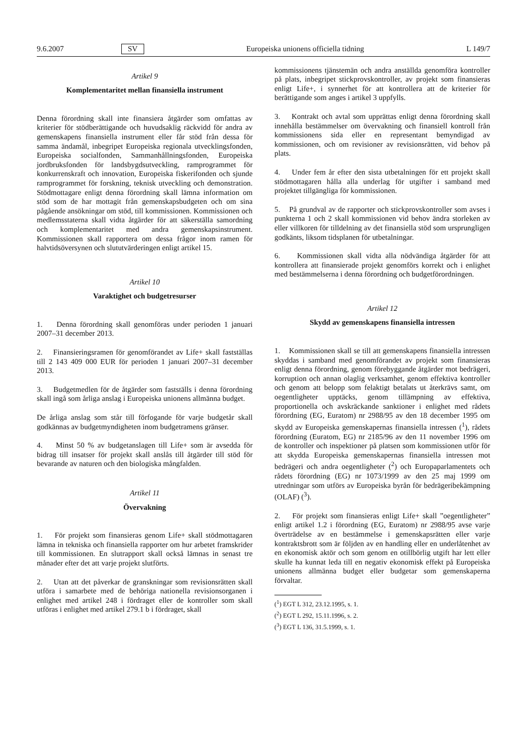9.6.2007 SV Europeiska unionens officiella tidning L 149/7
Artikel 9
Komplementaritet mellan finansiella instrument
Denna förordning skall inte finansiera åtgärder som omfattas av kriterier för stödberättigande och huvudsaklig räckvidd för andra av gemenskapens finansiella instrument eller får stöd från dessa för samma ändamål, inbegripet Europeiska regionala utvecklingsfonden, Europeiska socialfonden, Sammanhållningsfonden, Europeiska jordbruksfonden för landsbygdsutveckling, ramprogrammet för konkurrenskraft och innovation, Europeiska fiskerifonden och sjunde ramprogrammet för forskning, teknisk utveckling och demonstration. Stödmottagare enligt denna förordning skall lämna information om stöd som de har mottagit från gemenskapsbudgeten och om sina pågående ansökningar om stöd, till kommissionen. Kommissionen och medlemsstaterna skall vidta åtgärder för att säkerställa samordning och komplementaritet med andra gemenskapsinstrument. Kommissionen skall rapportera om dessa frågor inom ramen för halvtidsöversynen och slututvärderingen enligt artikel 15.
Artikel 10
Varaktighet och budgetresurser
1. Denna förordning skall genomföras under perioden 1 januari 2007–31 december 2013.
2. Finansieringsramen för genomförandet av Life+ skall fastställas till 2 143 409 000 EUR för perioden 1 januari 2007–31 december 2013.
3. Budgetmedlen för de åtgärder som fastställs i denna förordning skall ingå som årliga anslag i Europeiska unionens allmänna budget.
De årliga anslag som står till förfogande för varje budgetår skall godkännas av budgetmyndigheten inom budgetramens gränser.
4. Minst 50 % av budgetanslagen till Life+ som är avsedda för bidrag till insatser för projekt skall anslås till åtgärder till stöd för bevarande av naturen och den biologiska mångfalden.
Artikel 11
Övervakning
1. För projekt som finansieras genom Life+ skall stödmottagaren lämna in tekniska och finansiella rapporter om hur arbetet framskrider till kommissionen. En slutrapport skall också lämnas in senast tre månader efter det att varje projekt slutförts.
2. Utan att det påverkar de granskningar som revisionsrätten skall utföra i samarbete med de behöriga nationella revisionsorganen i enlighet med artikel 248 i fördraget eller de kontroller som skall utföras i enlighet med artikel 279.1 b i fördraget, skall
kommissionens tjänstemän och andra anställda genomföra kontroller på plats, inbegripet stickprovskontroller, av projekt som finansieras enligt Life+, i synnerhet för att kontrollera att de kriterier för berättigande som anges i artikel 3 uppfylls.
3. Kontrakt och avtal som upprättas enligt denna förordning skall innehålla bestämmelser om övervakning och finansiell kontroll från kommissionens sida eller en representant bemyndigad av kommissionen, och om revisioner av revisionsrätten, vid behov på plats.
4. Under fem år efter den sista utbetalningen för ett projekt skall stödmottagaren hålla alla underlag för utgifter i samband med projektet tillgängliga för kommissionen.
5. På grundval av de rapporter och stickprovskontroller som avses i punkterna 1 och 2 skall kommissionen vid behov ändra storleken av eller villkoren för tilldelning av det finansiella stöd som ursprungligen godkänts, liksom tidsplanen för utbetalningar.
6. Kommissionen skall vidta alla nödvändiga åtgärder för att kontrollera att finansierade projekt genomförs korrekt och i enlighet med bestämmelserna i denna förordning och budgetförordningen.
Artikel 12
Skydd av gemenskapens finansiella intressen
1. Kommissionen skall se till att gemenskapens finansiella intressen skyddas i samband med genomförandet av projekt som finansieras enligt denna förordning, genom förebyggande åtgärder mot bedrägeri, korruption och annan olaglig verksamhet, genom effektiva kontroller och genom att belopp som felaktigt betalats ut återkrävs samt, om oegentligheter upptäcks, genom tillämpning av effektiva, proportionella och avskräckande sanktioner i enlighet med rådets förordning (EG, Euratom) nr 2988/95 av den 18 december 1995 om skydd av Europeiska gemenskapernas finansiella intressen (<sup>1</sup>), rådets förordning (Euratom, EG) nr 2185/96 av den 11 november 1996 om de kontroller och inspektioner på platsen som kommissionen utför för att skydda Europeiska gemenskapernas finansiella intressen mot bedrägeri och andra oegentligheter (<sup>2</sup>) och Europaparlamentets och rådets förordning (EG) nr 1073/1999 av den 25 maj 1999 om utredningar som utförs av Europeiska byrån för bedrägeribekämpning (OLAF) (<sup>3</sup>).
2. För projekt som finansieras enligt Life+ skall ”oegentligheter” enligt artikel 1.2 i förordning (EG, Euratom) nr 2988/95 avse varje överträdelse av en bestämmelse i gemenskapsrätten eller varje kontraktsbrott som är följden av en handling eller en underlåtenhet av en ekonomisk aktör och som genom en otillbörlig utgift har lett eller skulle ha kunnat leda till en negativ ekonomisk effekt på Europeiska unionens allmänna budget eller budgetar som gemenskaperna förvaltar.
(<sup>1</sup>) EGT L 312, 23.12.1995, s. 1.
(<sup>2</sup>) EGT L 292, 15.11.1996, s. 2.
(<sup>3</sup>) EGT L 136, 31.5.1999, s. 1.